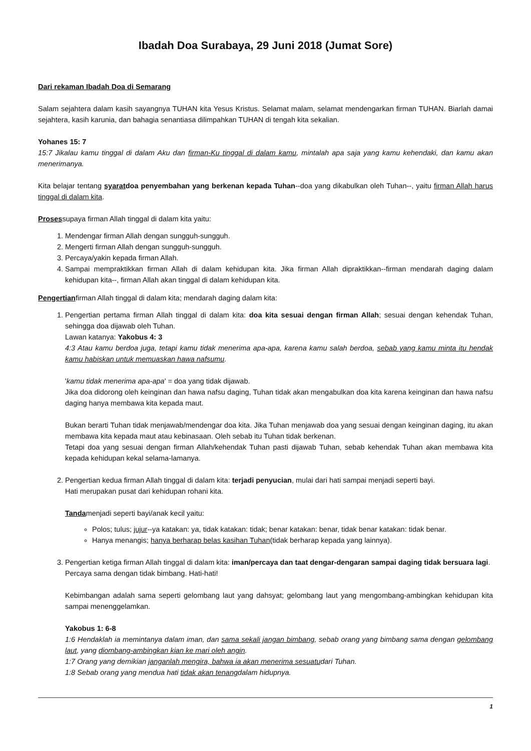Ibadah Doa Surabaya, 29 Juni 2018 (Jumat Sore)
Dari rekaman Ibadah Doa di Semarang
Salam sejahtera dalam kasih sayangnya TUHAN kita Yesus Kristus. Selamat malam, selamat mendengarkan firman TUHAN. Biarlah damai sejahtera, kasih karunia, dan bahagia senantiasa dilimpahkan TUHAN di tengah kita sekalian.
Yohanes 15: 7
15:7 Jikalau kamu tinggal di dalam Aku dan firman-Ku tinggal di dalam kamu, mintalah apa saja yang kamu kehendaki, dan kamu akan menerimanya.
Kita belajar tentang syaratdoa penyembahan yang berkenan kepada Tuhan--doa yang dikabulkan oleh Tuhan--, yaitu firman Allah harus tinggal di dalam kita.
Prosessupaya firman Allah tinggal di dalam kita yaitu:
1. Mendengar firman Allah dengan sungguh-sungguh.
2. Mengerti firman Allah dengan sungguh-sungguh.
3. Percaya/yakin kepada firman Allah.
4. Sampai mempraktikkan firman Allah di dalam kehidupan kita. Jika firman Allah dipraktikkan--firman mendarah daging dalam kehidupan kita--, firman Allah akan tinggal di dalam kehidupan kita.
Pengertianfirman Allah tinggal di dalam kita; mendarah daging dalam kita:
1. Pengertian pertama firman Allah tinggal di dalam kita: doa kita sesuai dengan firman Allah; sesuai dengan kehendak Tuhan, sehingga doa dijawab oleh Tuhan.
Lawan katanya: Yakobus 4: 3
4:3 Atau kamu berdoa juga, tetapi kamu tidak menerima apa-apa, karena kamu salah berdoa, sebab yang kamu minta itu hendak kamu habiskan untuk memuaskan hawa nafsumu.
'kamu tidak menerima apa-apa' = doa yang tidak dijawab.
Jika doa didorong oleh keinginan dan hawa nafsu daging, Tuhan tidak akan mengabulkan doa kita karena keinginan dan hawa nafsu daging hanya membawa kita kepada maut.
Bukan berarti Tuhan tidak menjawab/mendengar doa kita. Jika Tuhan menjawab doa yang sesuai dengan keinginan daging, itu akan membawa kita kepada maut atau kebinasaan. Oleh sebab itu Tuhan tidak berkenan.
Tetapi doa yang sesuai dengan firman Allah/kehendak Tuhan pasti dijawab Tuhan, sebab kehendak Tuhan akan membawa kita kepada kehidupan kekal selama-lamanya.
2. Pengertian kedua firman Allah tinggal di dalam kita: terjadi penyucian, mulai dari hati sampai menjadi seperti bayi.
Hati merupakan pusat dari kehidupan rohani kita.
Tandamenjadi seperti bayi/anak kecil yaitu:
Polos; tulus; jujur--ya katakan: ya, tidak katakan: tidak; benar katakan: benar, tidak benar katakan: tidak benar.
Hanya menangis; hanya berharap belas kasihan Tuhan(tidak berharap kepada yang lainnya).
3. Pengertian ketiga firman Allah tinggal di dalam kita: iman/percaya dan taat dengar-dengaran sampai daging tidak bersuara lagi.
Percaya sama dengan tidak bimbang. Hati-hati!
Kebimbangan adalah sama seperti gelombang laut yang dahsyat; gelombang laut yang mengombang-ambingkan kehidupan kita sampai menenggelamkan.
Yakobus 1: 6-8
1:6 Hendaklah ia memintanya dalam iman, dan sama sekali jangan bimbang, sebab orang yang bimbang sama dengan gelombang laut, yang diombang-ambingkan kian ke mari oleh angin.
1:7 Orang yang demikian janganlah mengira, bahwa ia akan menerima sesuatudari Tuhan.
1:8 Sebab orang yang mendua hati tidak akan tenangdalam hidupnya.
1